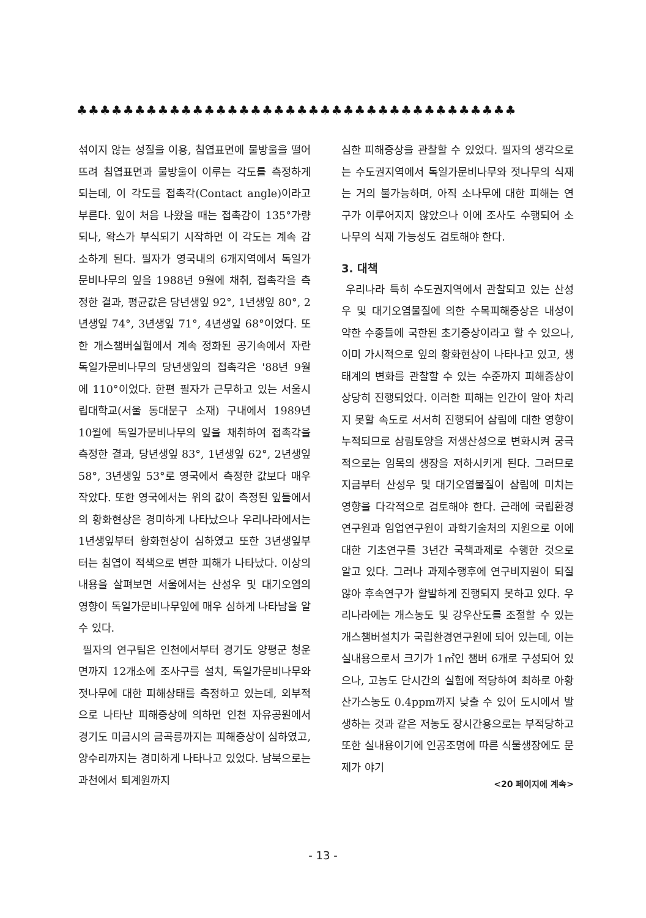♣♣♣♣♣♣♣♣♣♣♣♣♣♣♣♣♣♣♣♣♣♣♣♣♣♣♣♣♣♣♣♣♣♣♣♣♣♣
섞이지 않는 성질을 이용, 침엽표면에 물방울을 떨어뜨려 침엽표면과 물방울이 이루는 각도를 측정하게 되는데, 이 각도를 접촉각(Contact angle)이라고 부른다. 잎이 처음 나왔을 때는 접촉감이 135°가량되나, 왁스가 부식되기 시작하면 이 각도는 계속 감소하게 된다. 필자가 영국내의 6개지역에서 독일가문비나무의 잎을 1988년 9월에 채취, 접촉각을 측정한 결과, 평균값은 당년생잎 92°, 1년생잎 80°, 2년생잎 74°, 3년생잎 71°, 4년생잎 68°이었다. 또한 개스챔버실험에서 계속 정화된 공기속에서 자란 독일가문비나무의 당년생잎의 접촉각은 '88년 9월에 110°이었다. 한편 필자가 근무하고 있는 서울시립대학교(서울 동대문구 소재) 구내에서 1989년 10월에 독일가문비나무의 잎을 채취하여 접촉각을 측정한 결과, 당년생잎 83°, 1년생잎 62°, 2년생잎 58°, 3년생잎 53°로 영국에서 측정한 값보다 매우 작았다. 또한 영국에서는 위의 값이 측정된 잎들에서의 황화현상은 경미하게 나타났으나 우리나라에서는 1년생잎부터 황화현상이 심하였고 또한 3년생잎부터는 침엽이 적색으로 변한 피해가 나타났다. 이상의 내용을 살펴보면 서울에서는 산성우 및 대기오염의 영향이 독일가문비나무잎에 매우 심하게 나타남을 알 수 있다.
필자의 연구팀은 인천에서부터 경기도 양평군 청운면까지 12개소에 조사구를 설치, 독일가문비나무와 젓나무에 대한 피해상태를 측정하고 있는데, 외부적으로 나타난 피해증상에 의하면 인천 자유공원에서 경기도 미금시의 금곡릉까지는 피해증상이 심하였고, 양수리까지는 경미하게 나타나고 있었다. 남북으로는 과천에서 퇴계원까지
심한 피해증상을 관찰할 수 있었다. 필자의 생각으로는 수도권지역에서 독일가문비나무와 젓나무의 식재는 거의 불가능하며, 아직 소나무에 대한 피해는 연구가 이루어지지 않았으나 이에 조사도 수행되어 소나무의 식재 가능성도 검토해야 한다.
3. 대책
우리나라 특히 수도권지역에서 관찰되고 있는 산성우 및 대기오염물질에 의한 수목피해증상은 내성이 약한 수종들에 국한된 초기증상이라고 할 수 있으나, 이미 가시적으로 잎의 황화현상이 나타나고 있고, 생태계의 변화를 관찰할 수 있는 수준까지 피해증상이 상당히 진행되었다. 이러한 피해는 인간이 알아 차리지 못할 속도로 서서히 진행되어 삼림에 대한 영향이 누적되므로 삼림토양을 저생산성으로 변화시켜 궁극적으로는 임목의 생장을 저하시키게 된다. 그러므로 지금부터 산성우 및 대기오염물질이 삼림에 미치는 영향을 다각적으로 검토해야 한다. 근래에 국립환경연구원과 임업연구원이 과학기술처의 지원으로 이에대한 기초연구를 3년간 국책과제로 수행한 것으로 알고 있다. 그러나 과제수행후에 연구비지원이 되질 않아 후속연구가 활발하게 진행되지 못하고 있다. 우리나라에는 개스농도 및 강우산도를 조절할 수 있는 개스챔버설치가 국립환경연구원에 되어 있는데, 이는 실내용으로서 크기가 1㎡인 챔버 6개로 구성되어 있으나, 고농도 단시간의 실험에 적당하여 최하로 아황산가스농도 0.4ppm까지 낮출 수 있어 도시에서 발생하는 것과 같은 저농도 장시간용으로는 부적당하고 또한 실내용이기에 인공조명에 따른 식물생장에도 문제가 야기
<20 페이지에 계속>
- 13 -